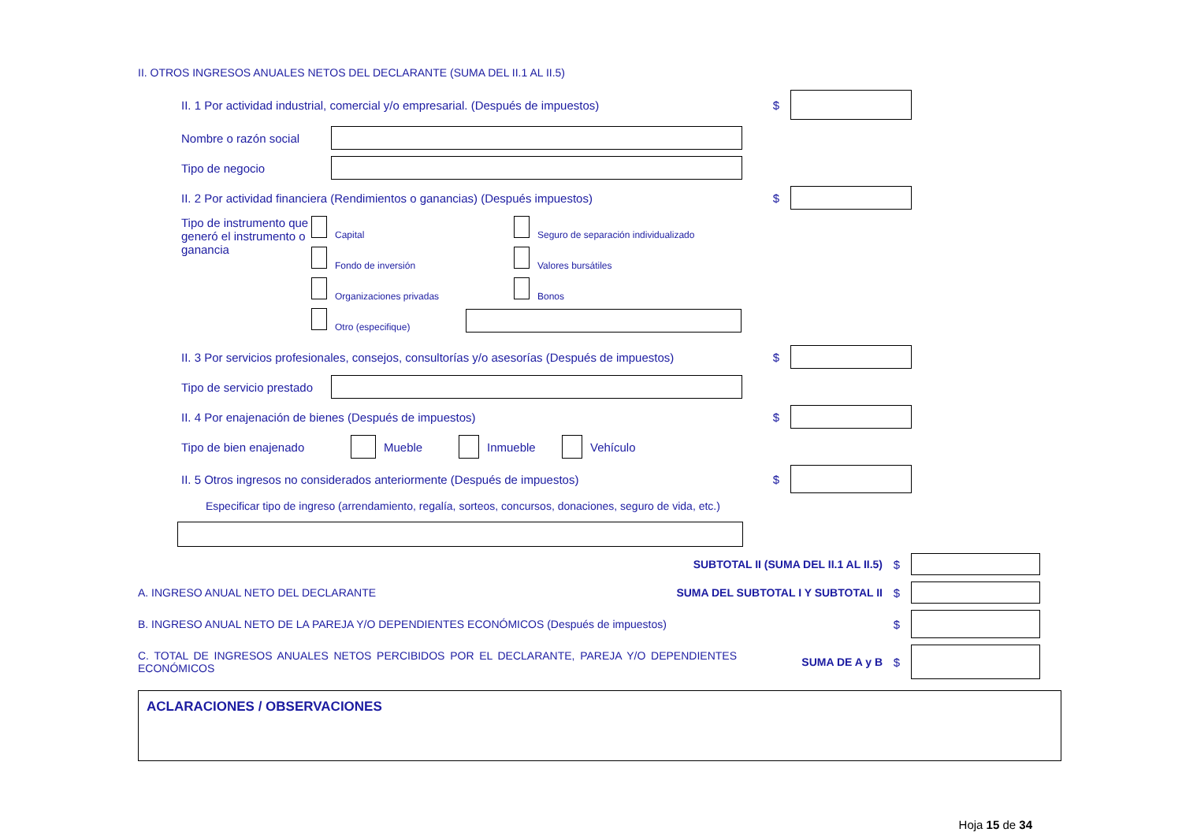II. OTROS INGRESOS ANUALES NETOS DEL DECLARANTE (SUMA DEL II.1 AL II.5)
II. 1 Por actividad industrial, comercial y/o empresarial. (Después de impuestos) $
Nombre o razón social
Tipo de negocio
II. 2 Por actividad financiera (Rendimientos o ganancias) (Después impuestos) $
Tipo de instrumento que generó el instrumento o ganancia
Capital Seguro de separación individualizado
Fondo de inversión Valores bursátiles
Organizaciones privadas Bonos
Otro (especifique)
II. 3 Por servicios profesionales, consejos, consultorías y/o asesorías (Después de impuestos) $
Tipo de servicio prestado
II. 4 Por enajenación de bienes (Después de impuestos) $
Tipo de bien enajenado Mueble Inmueble Vehículo
II. 5 Otros ingresos no considerados anteriormente (Después de impuestos) $
Especificar tipo de ingreso (arrendamiento, regalía, sorteos, concursos, donaciones, seguro de vida, etc.)
SUBTOTAL II (SUMA DEL II.1 AL II.5) $
A. INGRESO ANUAL NETO DEL DECLARANTE SUMA DEL SUBTOTAL I Y SUBTOTAL II $
B. INGRESO ANUAL NETO DE LA PAREJA Y/O DEPENDIENTES ECONÓMICOS (Después de impuestos) $
C. TOTAL DE INGRESOS ANUALES NETOS PERCIBIDOS POR EL DECLARANTE, PAREJA Y/O DEPENDIENTES ECONÓMICOS SUMA DE A y B $
ACLARACIONES / OBSERVACIONES
Hoja 15 de 34